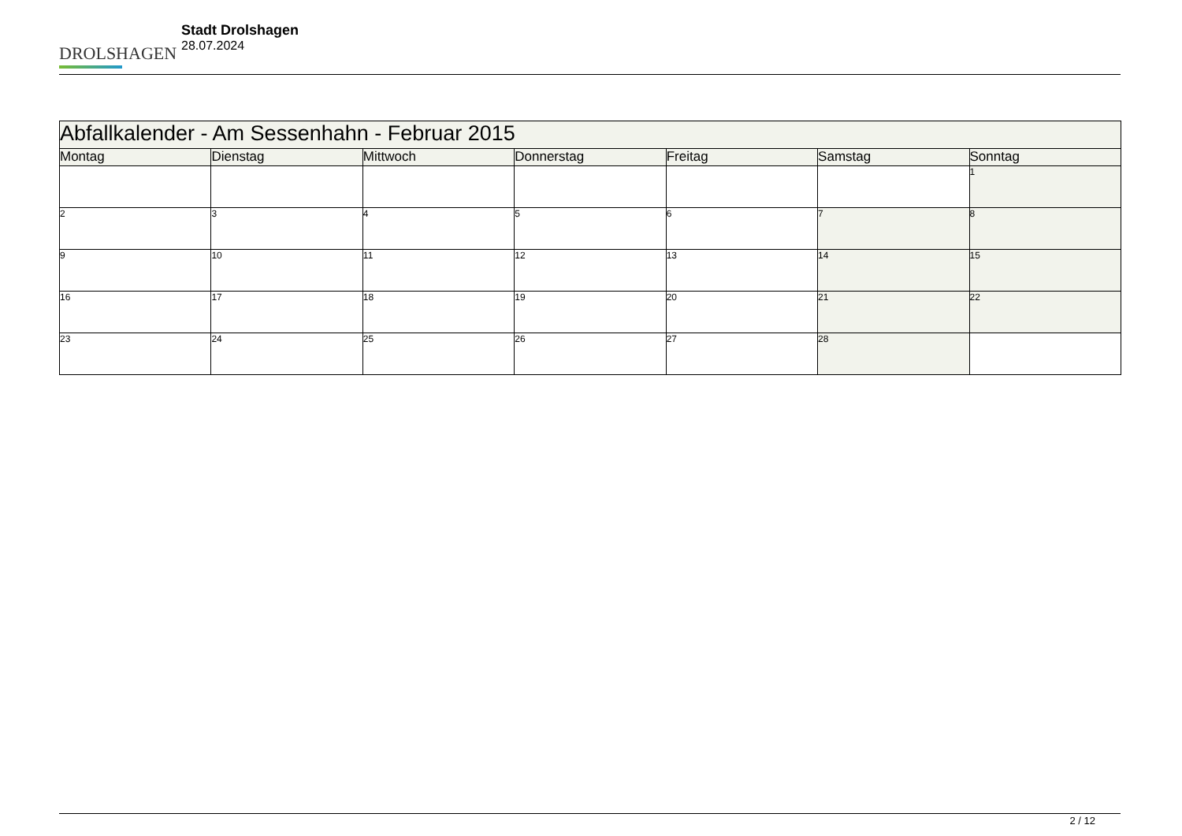DROLSHAGEN
Stadt Drolshagen
28.07.2024
| Abfallkalender - Am Sessenhahn - Februar 2015 | | | | | | |
| Montag | Dienstag | Mittwoch | Donnerstag | Freitag | Samstag | Sonntag |
| | | | | | | 1 |
| 2 | 3 | 4 | 5 | 6 | 7 | 8 |
| 9 | 10 | 11 | 12 | 13 | 14 | 15 |
| 16 | 17 | 18 | 19 | 20 | 21 | 22 |
| 23 | 24 | 25 | 26 | 27 | 28 | |
2 / 12